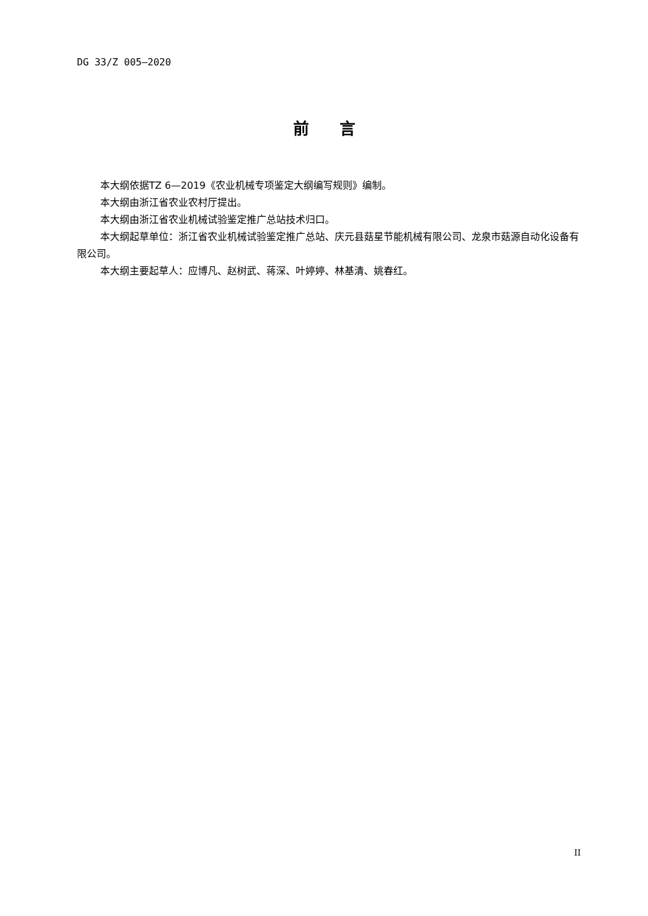DG 33/Z 005—2020
前言
本大纲依据TZ 6—2019《农业机械专项鉴定大纲编写规则》编制。
本大纲由浙江省农业农村厅提出。
本大纲由浙江省农业机械试验鉴定推广总站技术归口。
本大纲起草单位：浙江省农业机械试验鉴定推广总站、庆元县菇星节能机械有限公司、龙泉市菇源自动化设备有限公司。
本大纲主要起草人：应博凡、赵树武、蒋深、叶婷婷、林基清、姚春红。
II